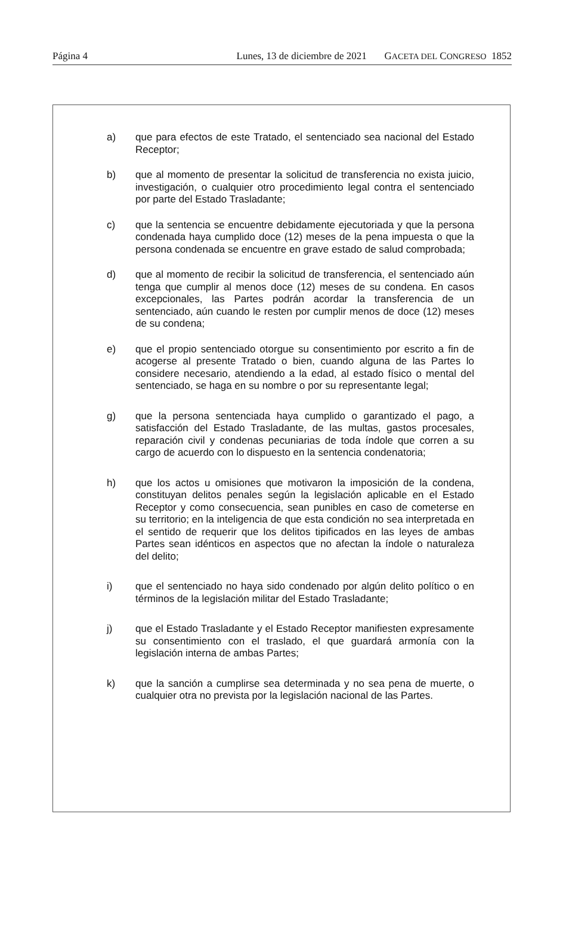Página 4 Lunes, 13 de diciembre de 2021 GACETA DEL CONGRESO 1852
a) que para efectos de este Tratado, el sentenciado sea nacional del Estado Receptor;
b) que al momento de presentar la solicitud de transferencia no exista juicio, investigación, o cualquier otro procedimiento legal contra el sentenciado por parte del Estado Trasladante;
c) que la sentencia se encuentre debidamente ejecutoriada y que la persona condenada haya cumplido doce (12) meses de la pena impuesta o que la persona condenada se encuentre en grave estado de salud comprobada;
d) que al momento de recibir la solicitud de transferencia, el sentenciado aún tenga que cumplir al menos doce (12) meses de su condena. En casos excepcionales, las Partes podrán acordar la transferencia de un sentenciado, aún cuando le resten por cumplir menos de doce (12) meses de su condena;
e) que el propio sentenciado otorgue su consentimiento por escrito a fin de acogerse al presente Tratado o bien, cuando alguna de las Partes lo considere necesario, atendiendo a la edad, al estado físico o mental del sentenciado, se haga en su nombre o por su representante legal;
g) que la persona sentenciada haya cumplido o garantizado el pago, a satisfacción del Estado Trasladante, de las multas, gastos procesales, reparación civil y condenas pecuniarias de toda índole que corren a su cargo de acuerdo con lo dispuesto en la sentencia condenatoria;
h) que los actos u omisiones que motivaron la imposición de la condena, constituyan delitos penales según la legislación aplicable en el Estado Receptor y como consecuencia, sean punibles en caso de cometerse en su territorio; en la inteligencia de que esta condición no sea interpretada en el sentido de requerir que los delitos tipificados en las leyes de ambas Partes sean idénticos en aspectos que no afectan la índole o naturaleza del delito;
i) que el sentenciado no haya sido condenado por algún delito político o en términos de la legislación militar del Estado Trasladante;
j) que el Estado Trasladante y el Estado Receptor manifiesten expresamente su consentimiento con el traslado, el que guardará armonía con la legislación interna de ambas Partes;
k) que la sanción a cumplirse sea determinada y no sea pena de muerte, o cualquier otra no prevista por la legislación nacional de las Partes.